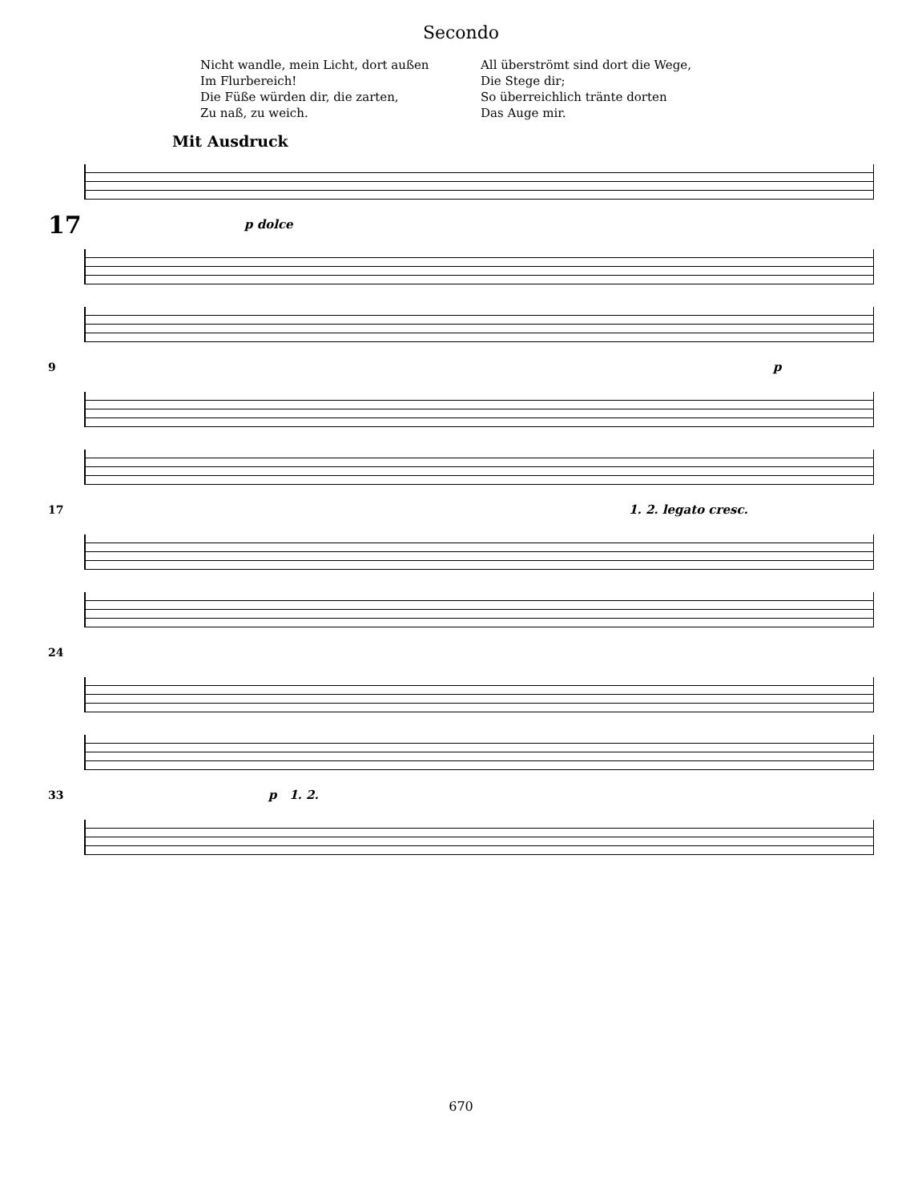Secondo
Nicht wandle, mein Licht, dort außen
Im Flurbereich!
Die Füße würden dir, die zarten,
Zu naß, zu weich.
All überströmt sind dort die Wege,
Die Stege dir;
So überreichlich tränte dorten
Das Auge mir.
Mit Ausdruck
17
p dolce
9
p
17
1. 2. legato cresc.
24
33
p 1. 2.
670